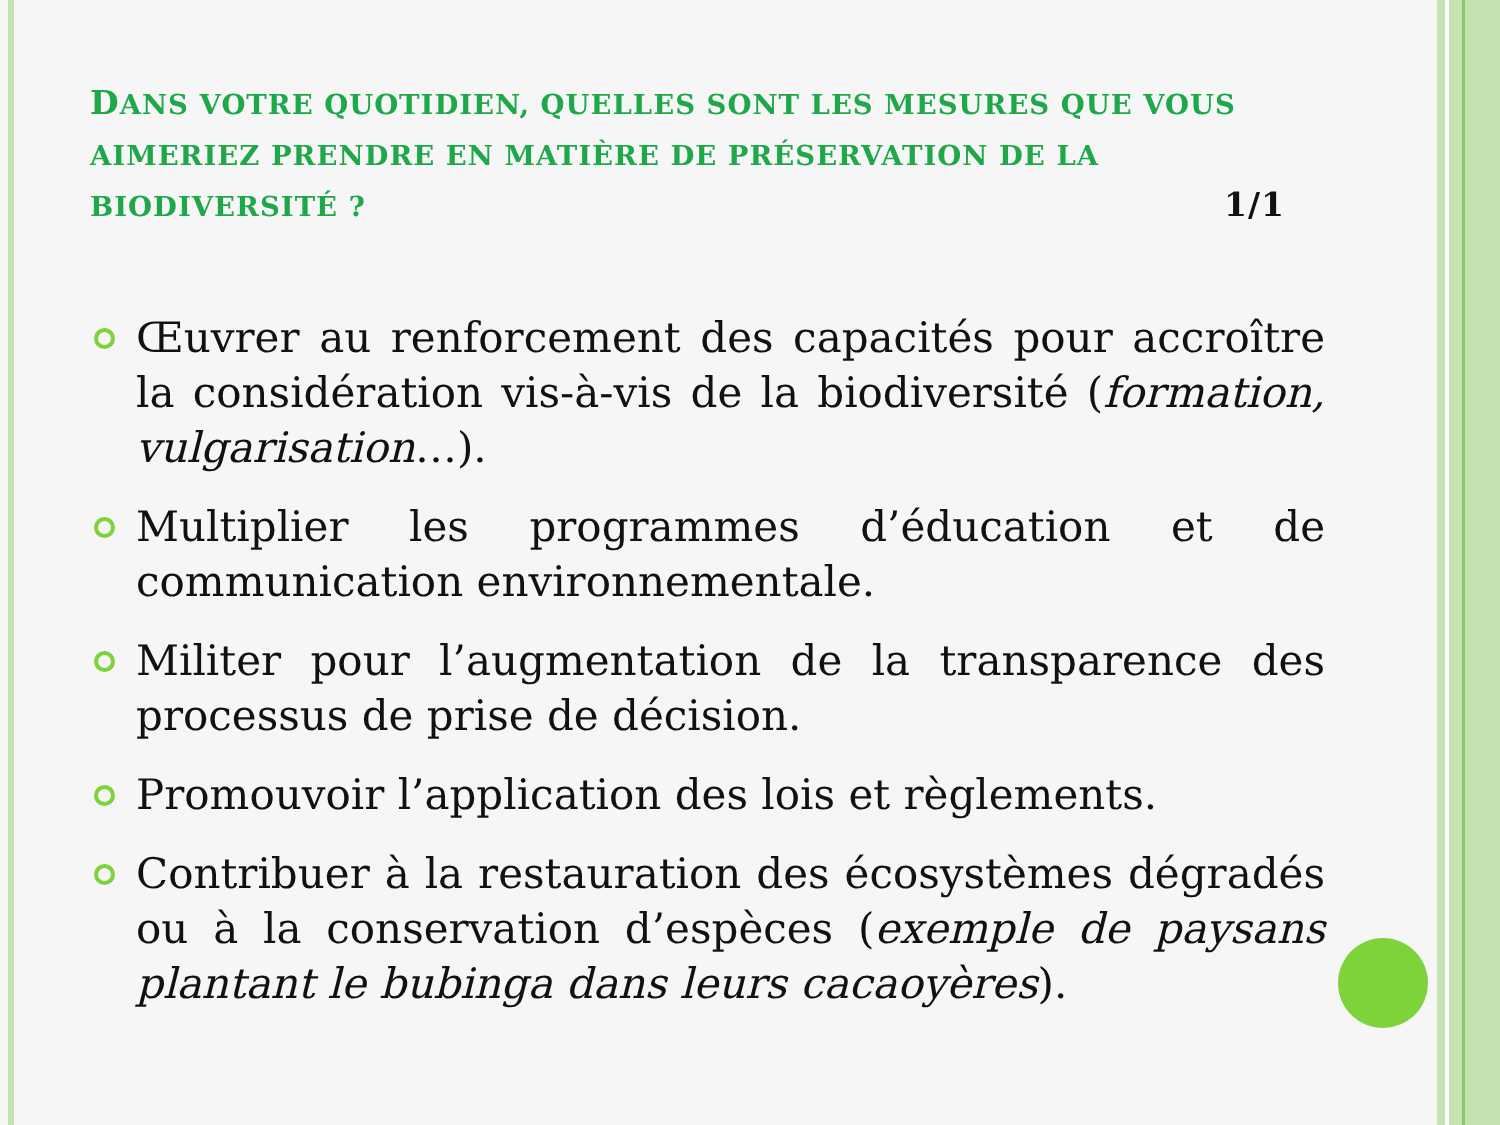DANS VOTRE QUOTIDIEN, QUELLES SONT LES MESURES QUE VOUS AIMERIEZ PRENDRE EN MATIÈRE DE PRÉSERVATION DE LA BIODIVERSITÉ ? 1/1
Œuvrer au renforcement des capacités pour accroître la considération vis-à-vis de la biodiversité (formation, vulgarisation…).
Multiplier les programmes d’éducation et de communication environnementale.
Militer pour l’augmentation de la transparence des processus de prise de décision.
Promouvoir l’application des lois et règlements.
Contribuer à la restauration des écosystèmes dégradés ou à la conservation d’espèces (exemple de paysans plantant le bubinga dans leurs cacaoyères).